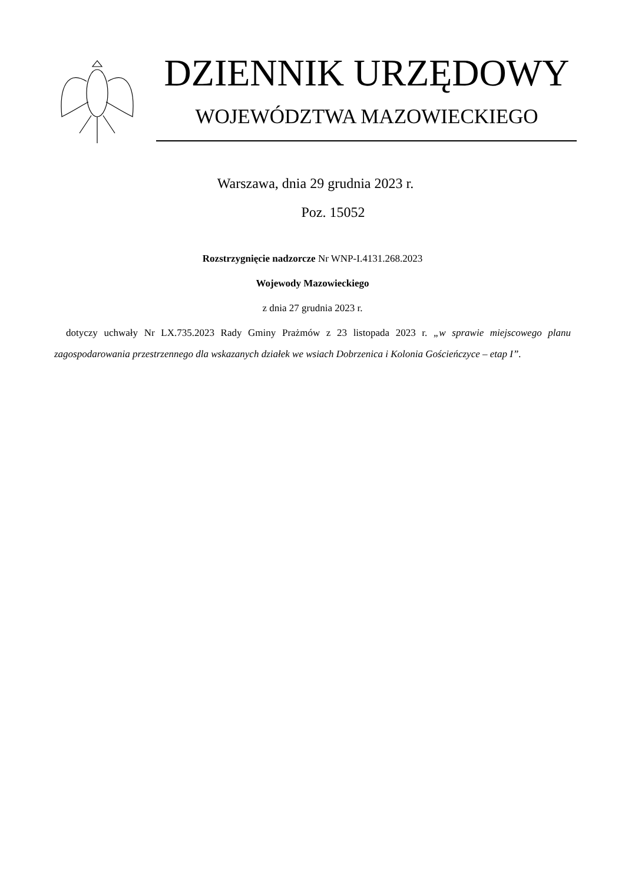DZIENNIK URZĘDOWY
WOJEWÓDZTWA MAZOWIECKIEGO
Warszawa, dnia 29 grudnia 2023 r.
Poz. 15052
Rozstrzygnięcie nadzorcze Nr WNP-I.4131.268.2023
Wojewody Mazowieckiego
z dnia 27 grudnia 2023 r.
dotyczy uchwały Nr LX.735.2023 Rady Gminy Prażmów z 23 listopada 2023 r. „w sprawie miejscowego planu zagospodarowania przestrzennego dla wskazanych działek we wsiach Dobrzenica i Kolonia Gościeńczyce – etap I”.